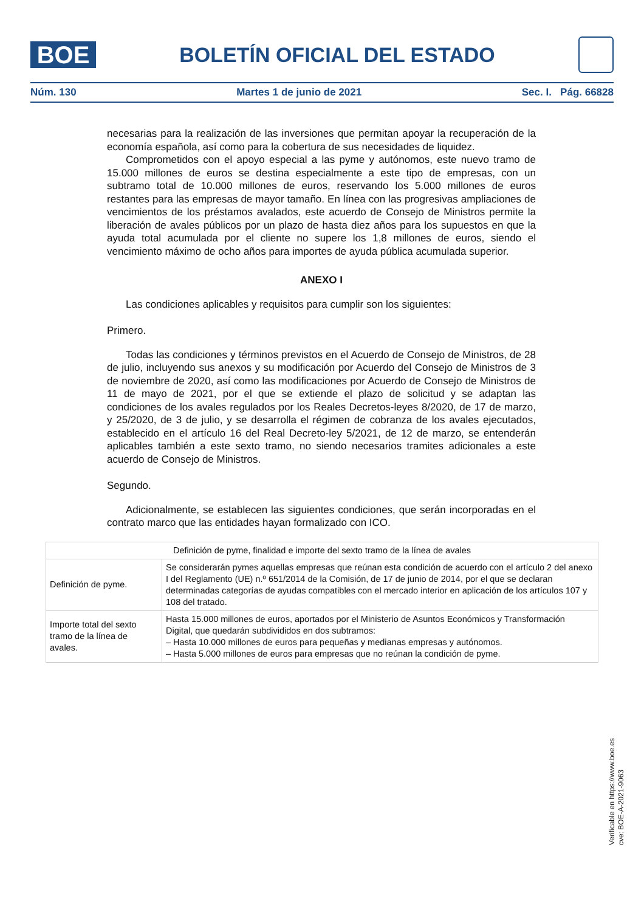BOE
BOLETÍN OFICIAL DEL ESTADO
Núm. 130 Martes 1 de junio de 2021 Sec. I. Pág. 66828
necesarias para la realización de las inversiones que permitan apoyar la recuperación de la economía española, así como para la cobertura de sus necesidades de liquidez.
Comprometidos con el apoyo especial a las pyme y autónomos, este nuevo tramo de 15.000 millones de euros se destina especialmente a este tipo de empresas, con un subtramo total de 10.000 millones de euros, reservando los 5.000 millones de euros restantes para las empresas de mayor tamaño. En línea con las progresivas ampliaciones de vencimientos de los préstamos avalados, este acuerdo de Consejo de Ministros permite la liberación de avales públicos por un plazo de hasta diez años para los supuestos en que la ayuda total acumulada por el cliente no supere los 1,8 millones de euros, siendo el vencimiento máximo de ocho años para importes de ayuda pública acumulada superior.
ANEXO I
Las condiciones aplicables y requisitos para cumplir son los siguientes:
Primero.
Todas las condiciones y términos previstos en el Acuerdo de Consejo de Ministros, de 28 de julio, incluyendo sus anexos y su modificación por Acuerdo del Consejo de Ministros de 3 de noviembre de 2020, así como las modificaciones por Acuerdo de Consejo de Ministros de 11 de mayo de 2021, por el que se extiende el plazo de solicitud y se adaptan las condiciones de los avales regulados por los Reales Decretos-leyes 8/2020, de 17 de marzo, y 25/2020, de 3 de julio, y se desarrolla el régimen de cobranza de los avales ejecutados, establecido en el artículo 16 del Real Decreto-ley 5/2021, de 12 de marzo, se entenderán aplicables también a este sexto tramo, no siendo necesarios tramites adicionales a este acuerdo de Consejo de Ministros.
Segundo.
Adicionalmente, se establecen las siguientes condiciones, que serán incorporadas en el contrato marco que las entidades hayan formalizado con ICO.
| Definición de pyme, finalidad e importe del sexto tramo de la línea de avales | |
| --- | --- |
| Definición de pyme. | Se considerarán pymes aquellas empresas que reúnan esta condición de acuerdo con el artículo 2 del anexo I del Reglamento (UE) n.º 651/2014 de la Comisión, de 17 de junio de 2014, por el que se declaran determinadas categorías de ayudas compatibles con el mercado interior en aplicación de los artículos 107 y 108 del tratado. |
| Importe total del sexto tramo de la línea de avales. | Hasta 15.000 millones de euros, aportados por el Ministerio de Asuntos Económicos y Transformación Digital, que quedarán subdivididos en dos subtramos: – Hasta 10.000 millones de euros para pequeñas y medianas empresas y autónomos. – Hasta 5.000 millones de euros para empresas que no reúnan la condición de pyme. |
Verificable en https://www.boe.es
cve: BOE-A-2021-9063